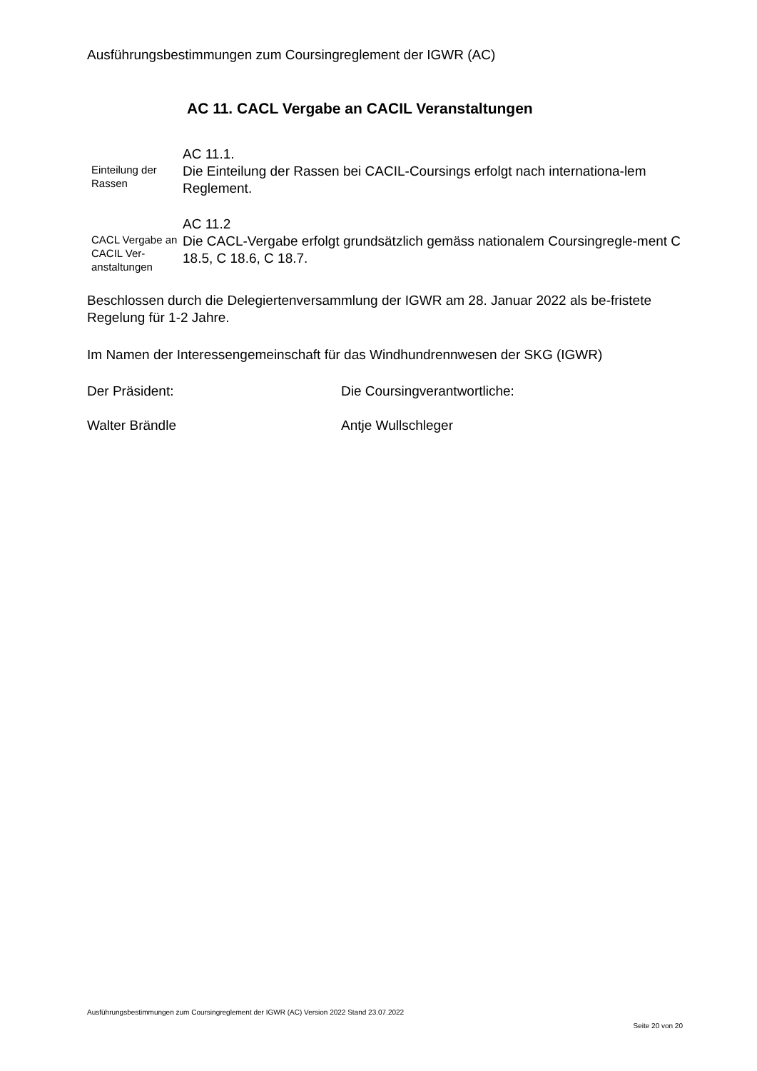Ausführungsbestimmungen zum Coursingreglement der IGWR (AC)
AC 11. CACL Vergabe an CACIL Veranstaltungen
Einteilung der Rassen
AC 11.1.
Die Einteilung der Rassen bei CACIL-Coursings erfolgt nach internationa-lem Reglement.
CACL Vergabe an CACIL Ver-anstaltungen
AC 11.2
Die CACL-Vergabe erfolgt grundsätzlich gemäss nationalem Coursingregle-ment C 18.5, C 18.6, C 18.7.
Beschlossen durch die Delegiertenversammlung der IGWR am 28. Januar 2022 als be-fristete Regelung für 1-2 Jahre.
Im Namen der Interessengemeinschaft für das Windhundrennwesen der SKG (IGWR)
Der Präsident: Die Coursingverantwortliche:
Walter Brändle Antje Wullschleger
Ausführungsbestimmungen zum Coursingreglement der IGWR (AC) Version 2022 Stand 23.07.2022
Seite 20 von 20